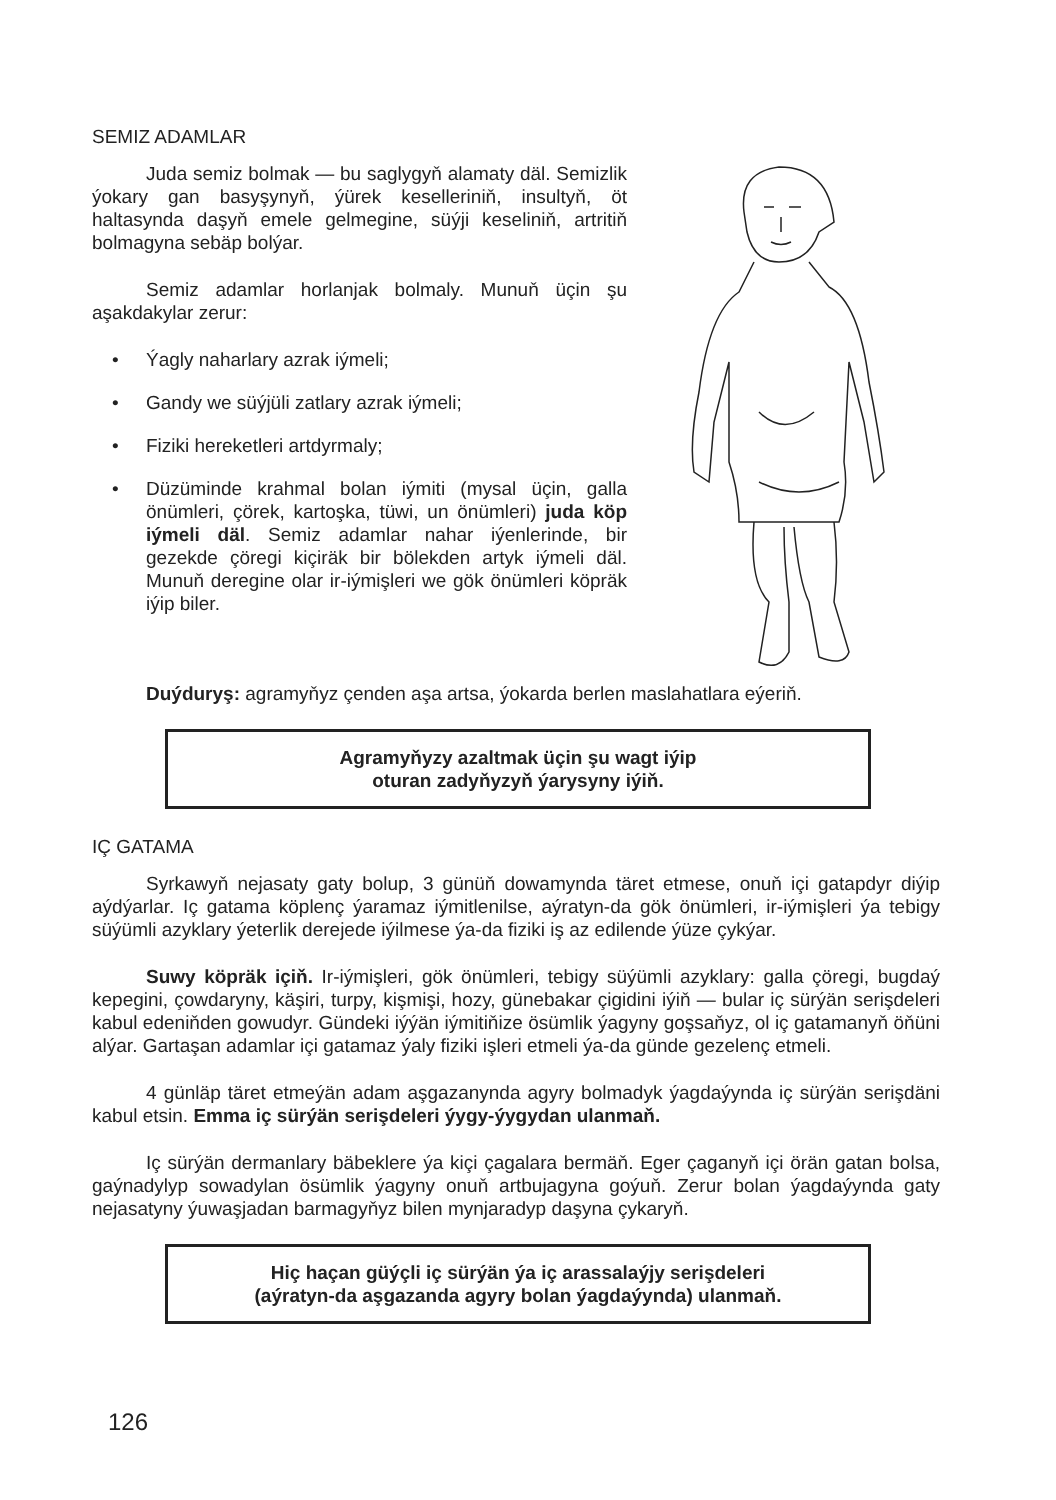SEMIZ ADAMLAR
Juda semiz bolmak — bu saglygyň alamaty däl. Semizlik ýokary gan basyşynyň, ýürek keselleriniň, insultyň, öt haltasynda daşyň emele gelmegine, süýji keseliniň, artritiň bolmagyna sebäp bolýar.
Semiz adamlar horlanjak bolmaly. Munuň üçin şu aşakdakylar zerur:
• Ýagly naharlary azrak iýmeli;
• Gandy we süýjüli zatlary azrak iýmeli;
• Fiziki hereketleri artdyrmaly;
• Düzüminde krahmal bolan iýmiti (mysal üçin, galla önümleri, çörek, kartoşka, tüwi, un önümleri) juda köp iýmeli däl. Semiz adamlar nahar iýenlerinde, bir gezekde çöregi kiçiräk bir bölekden artyk iýmeli däl. Munuň deregine olar ir-iýmişleri we gök önümleri köpräk iýip biler.
Duýduryş: agramyňyz çenden aşa artsa, ýokarda berlen maslahatlara eýeriň.
Agramyňyzy azaltmak üçin şu wagt iýip
oturan zadyňyzyň ýarysyny iýiň.
IÇ GATAMA
Syrkawyň nejasaty gaty bolup, 3 günüň dowamynda täret etmese, onuň içi gatapdyr diýip aýdýarlar. Iç gatama köplenç ýaramaz iýmitlenilse, aýratyn-da gök önümleri, ir-iýmişleri ýa tebigy süýümli azyklary ýeterlik derejede iýilmese ýa-da fiziki iş az edilende ýüze çykýar.
Suwy köpräk içiň. Ir-iýmişleri, gök önümleri, tebigy süýümli azyklary: galla çöregi, bugdaý kepegini, çowdaryny, käşiri, turpy, kişmişi, hozy, günebakar çigidini iýiň — bular iç sürýän serişdeleri kabul edeniňden gowudyr. Gündeki iýýän iýmitiňize ösümlik ýagyny goşsaňyz, ol iç gatamanyň öňüni alýar. Gartaşan adamlar içi gatamaz ýaly fiziki işleri etmeli ýa-da günde gezelenç etmeli.
4 günläp täret etmeýän adam aşgazanynda agyry bolmadyk ýagdaýynda iç sürýän serişdäni kabul etsin. Emma iç sürýän serişdeleri ýygy-ýygydan ulanmaň.
Iç sürýän dermanlary bäbeklere ýa kiçi çagalara bermäň. Eger çaganyň içi örän gatan bolsa, gaýnadylyp sowadylan ösümlik ýagyny onuň artbujagyna goýuň. Zerur bolan ýagdaýynda gaty nejasatyny ýuwaşjadan barmagyňyz bilen mynjaradyp daşyna çykaryň.
Hiç haçan güýçli iç sürýän ýa iç arassalaýjy serişdeleri
(aýratyn-da aşgazanda agyry bolan ýagdaýynda) ulanmaň.
126